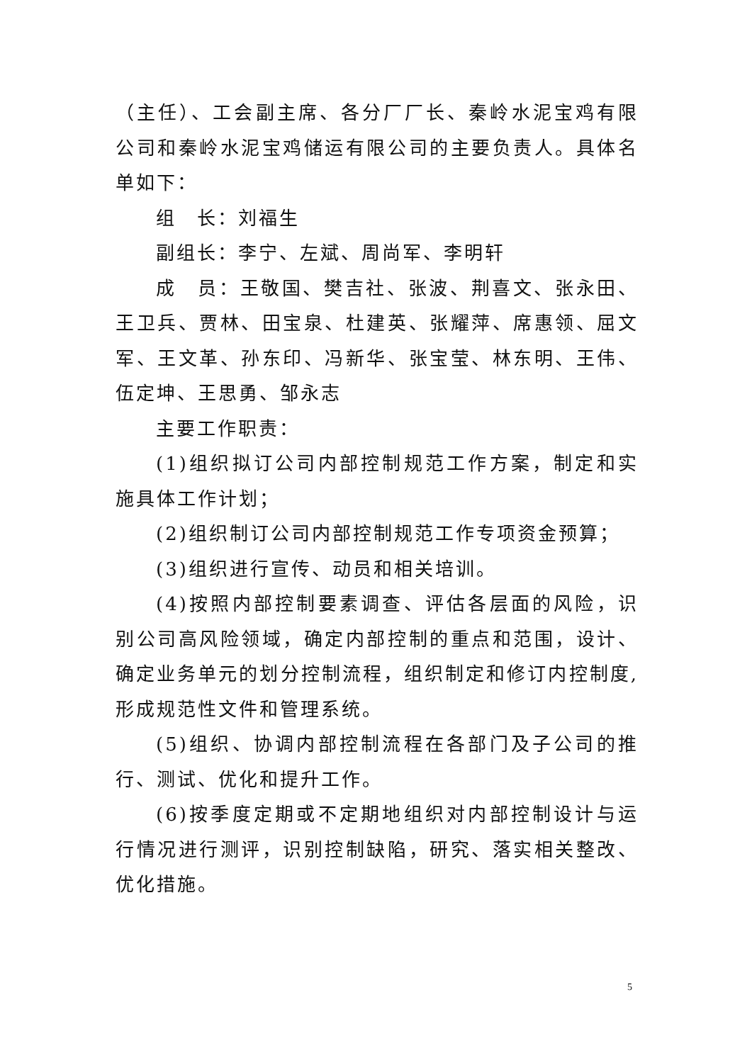（主任）、工会副主席、各分厂厂长、秦岭水泥宝鸡有限公司和秦岭水泥宝鸡储运有限公司的主要负责人。具体名单如下：
组　长：刘福生
副组长：李宁、左斌、周尚军、李明轩
成　员：王敬国、樊吉社、张波、荆喜文、张永田、王卫兵、贾林、田宝泉、杜建英、张耀萍、席惠领、屈文军、王文革、孙东印、冯新华、张宝莹、林东明、王伟、伍定坤、王思勇、邹永志
主要工作职责：
(1)组织拟订公司内部控制规范工作方案，制定和实施具体工作计划；
(2)组织制订公司内部控制规范工作专项资金预算；
(3)组织进行宣传、动员和相关培训。
(4)按照内部控制要素调查、评估各层面的风险，识别公司高风险领域，确定内部控制的重点和范围，设计、确定业务单元的划分控制流程，组织制定和修订内控制度,形成规范性文件和管理系统。
(5)组织、协调内部控制流程在各部门及子公司的推行、测试、优化和提升工作。
(6)按季度定期或不定期地组织对内部控制设计与运行情况进行测评，识别控制缺陷，研究、落实相关整改、优化措施。
5